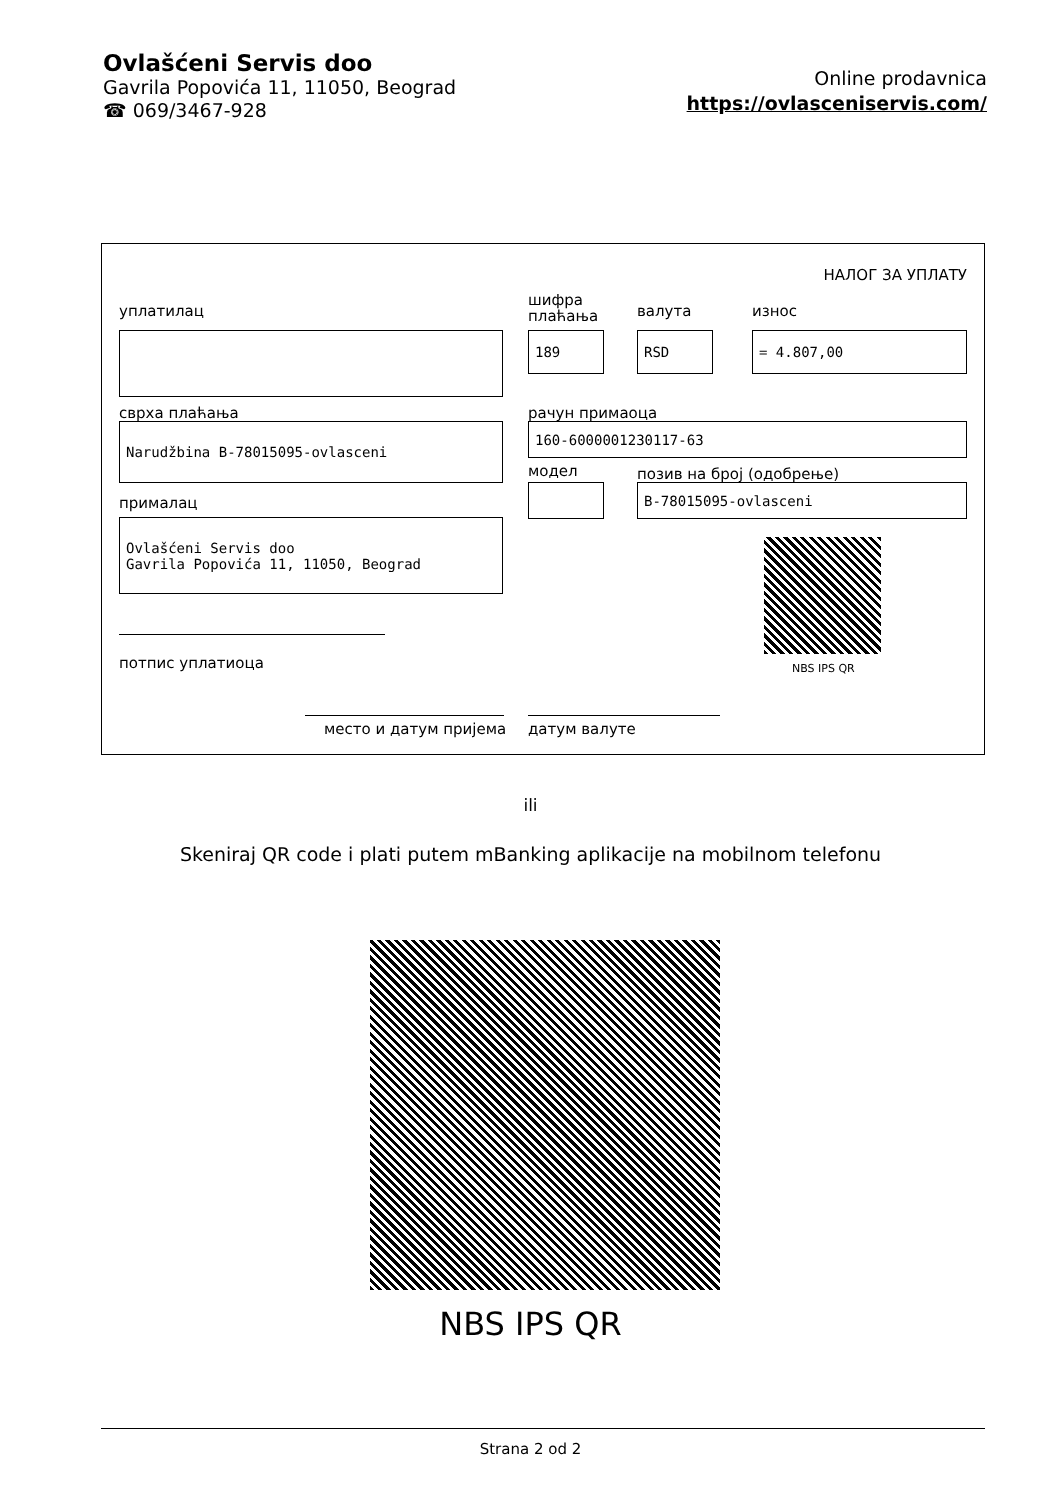Ovlašćeni Servis doo
Gavrila Popovića 11, 11050, Beograd
☎ 069/3467-928
Online prodavnica
https://ovlasceniservis.com/
НАЛОГ ЗА УПЛАТУ
уплатилац
шифра
плаћања
валута износ
189 RSD = 4.807,00
сврха плаћања рачун примаоца
Narudžbina B-78015095-ovlasceni 160-6000001230117-63
модел позив на број (одобрење)
B-78015095-ovlasceni
прималац
Ovlašćeni Servis doo
Gavrila Popovića 11, 11050, Beograd
NBS IPS QR
потпис уплатиоца
место и датум пријема датум валуте
ili
Skeniraj QR code i plati putem mBanking aplikacije na mobilnom telefonu
NBS IPS QR
Strana 2 od 2